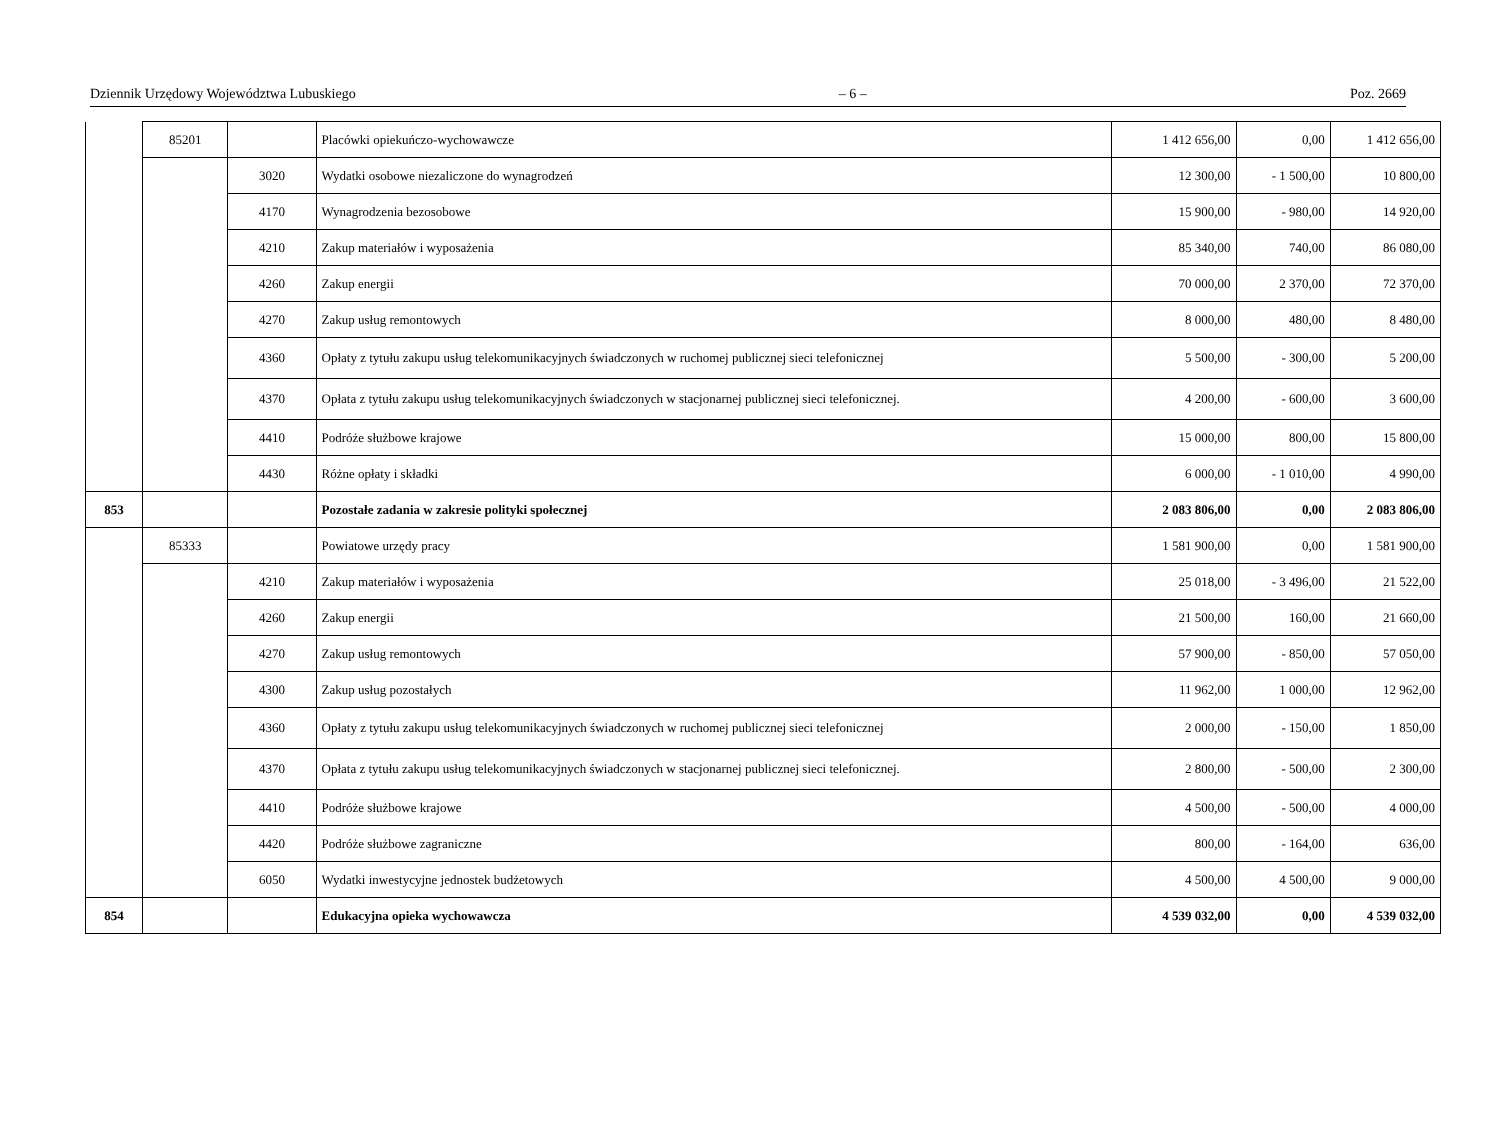Dziennik Urzędowy Województwa Lubuskiego – 6 – Poz. 2669
| | 85201 | | Placówki opiekuńczo-wychowawcze | 1 412 656,00 | 0,00 | 1 412 656,00 |
| | | 3020 | Wydatki osobowe niezaliczone do wynagrodzeń | 12 300,00 | - 1 500,00 | 10 800,00 |
| | | 4170 | Wynagrodzenia bezosobowe | 15 900,00 | - 980,00 | 14 920,00 |
| | | 4210 | Zakup materiałów i wyposażenia | 85 340,00 | 740,00 | 86 080,00 |
| | | 4260 | Zakup energii | 70 000,00 | 2 370,00 | 72 370,00 |
| | | 4270 | Zakup usług remontowych | 8 000,00 | 480,00 | 8 480,00 |
| | | 4360 | Opłaty z tytułu zakupu usług telekomunikacyjnych świadczonych w ruchomej publicznej sieci telefonicznej | 5 500,00 | - 300,00 | 5 200,00 |
| | | 4370 | Opłata z tytułu zakupu usług telekomunikacyjnych świadczonych w stacjonarnej publicznej sieci telefonicznej. | 4 200,00 | - 600,00 | 3 600,00 |
| | | 4410 | Podróże służbowe krajowe | 15 000,00 | 800,00 | 15 800,00 |
| | | 4430 | Różne opłaty i składki | 6 000,00 | - 1 010,00 | 4 990,00 |
| 853 | | | Pozostałe zadania w zakresie polityki społecznej | 2 083 806,00 | 0,00 | 2 083 806,00 |
| | 85333 | | Powiatowe urzędy pracy | 1 581 900,00 | 0,00 | 1 581 900,00 |
| | | 4210 | Zakup materiałów i wyposażenia | 25 018,00 | - 3 496,00 | 21 522,00 |
| | | 4260 | Zakup energii | 21 500,00 | 160,00 | 21 660,00 |
| | | 4270 | Zakup usług remontowych | 57 900,00 | - 850,00 | 57 050,00 |
| | | 4300 | Zakup usług pozostałych | 11 962,00 | 1 000,00 | 12 962,00 |
| | | 4360 | Opłaty z tytułu zakupu usług telekomunikacyjnych świadczonych w ruchomej publicznej sieci telefonicznej | 2 000,00 | - 150,00 | 1 850,00 |
| | | 4370 | Opłata z tytułu zakupu usług telekomunikacyjnych świadczonych w stacjonarnej publicznej sieci telefonicznej. | 2 800,00 | - 500,00 | 2 300,00 |
| | | 4410 | Podróże służbowe krajowe | 4 500,00 | - 500,00 | 4 000,00 |
| | | 4420 | Podróże służbowe zagraniczne | 800,00 | - 164,00 | 636,00 |
| | | 6050 | Wydatki inwestycyjne jednostek budżetowych | 4 500,00 | 4 500,00 | 9 000,00 |
| 854 | | | Edukacyjna opieka wychowawcza | 4 539 032,00 | 0,00 | 4 539 032,00 |